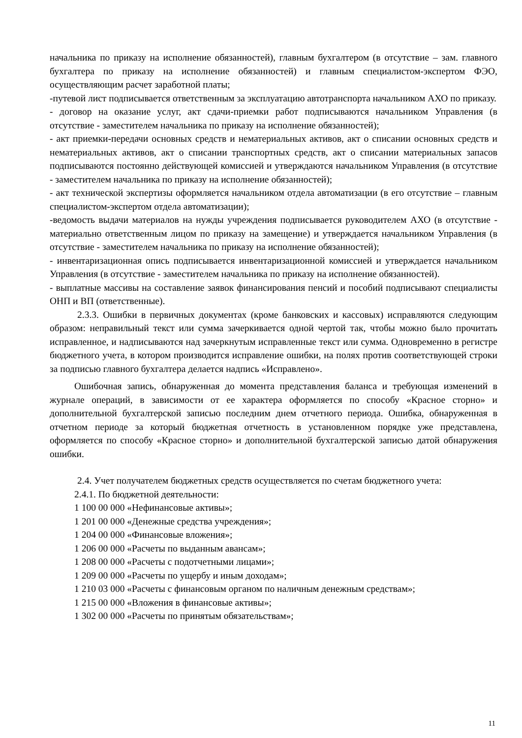начальника по приказу на исполнение обязанностей), главным бухгалтером (в отсутствие – зам. главного бухгалтера по приказу на исполнение обязанностей) и главным специали­стом-экспертом ФЭО, осуществляющим расчет заработной платы;
-путевой лист подписывается ответственным за эксплуатацию автотранспорта начальни­ком АХО по приказу.
- договор на оказание услуг, акт сдачи-приемки работ подписываются начальником Управ­ления (в отсутствие - заместителем начальника по приказу на исполнение обязанностей);
- акт приемки-передачи основных средств и нематериальных активов, акт о списании ос­новных средств и нематериальных активов, акт о списании транспортных средств, акт о списании материальных запасов подписываются постоянно действующей комиссией и утверждаются начальником Управления (в отсутствие - заместителем начальника по при­казу на исполнение обязанностей);
- акт технической экспертизы оформляется начальником отдела автоматизации (в его от­сутствие – главным специалистом-экспертом отдела автоматизации);
-ведомость выдачи материалов на нужды учреждения подписывается руководителем АХО (в отсутствие - материально ответственным лицом по приказу на замещение) и утвержда­ется начальником Управления (в отсутствие - заместителем начальника по приказу на ис­полнение обязанностей);
- инвентаризационная опись подписывается инвентаризационной комиссией и утверждает­ся начальником Управления (в отсутствие - заместителем начальника по приказу на ис­полнение обязанностей).
- выплатные массивы на составление заявок финансирования пенсий и пособий подписы­вают специалисты ОНП и ВП (ответственные).
2.3.3. Ошибки в первичных документах (кроме банковских и кассовых) исправляют­ся следующим образом: неправильный текст или сумма зачеркивается одной чертой так, чтобы можно было прочитать исправленное, и надписываются над зачеркнутым исправ­ленные текст или сумма. Одновременно в регистре бюджетного учета, в котором произво­дится исправление ошибки, на полях против соответствующей строки за подписью главно­го бухгалтера делается надпись «Исправлено».
Ошибочная запись, обнаруженная до момента представления баланса и требующая изменений в журнале операций, в зависимости от ее характера оформляется по способу «Красное сторно» и дополнительной бухгалтерской записью последним днем отчетного периода. Ошибка, обнаруженная в отчетном периоде за который бюджетная отчетность в установленном порядке уже представлена, оформляется по способу «Красное сторно» и дополнительной бухгалтерской записью датой обнаружения ошибки.
2.4. Учет получателем бюджетных средств осуществляется по счетам бюджетного учета:
2.4.1. По бюджетной деятельности:
1 100 00 000 «Нефинансовые активы»;
1 201 00 000 «Денежные средства учреждения»;
1 204 00 000 «Финансовые вложения»;
1 206 00 000 «Расчеты по выданным авансам»;
1 208 00 000 «Расчеты с подотчетными лицами»;
1 209 00 000 «Расчеты по ущербу и иным доходам»;
1 210 03 000 «Расчеты с финансовым органом по наличным денежным средствам»;
1 215 00 000 «Вложения в финансовые активы»;
1 302 00 000 «Расчеты по принятым обязательствам»;
11